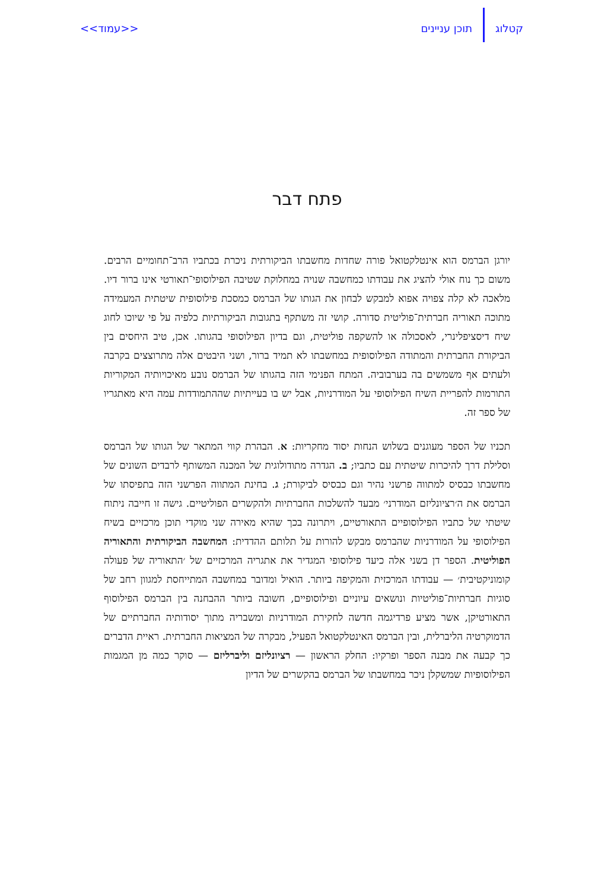קטלוג תוכן עניינים <<עמוד>>
פתח דבר
יורגן הברמס הוא אינטלקטואל פורה שחדות מחשבתו הביקורתית ניכרת בכתביו הרב־תחומיים הרבים. משום כך נוח אולי להציג את עבודתו כמחשבה שנויה במחלוקת שטיבה הפילוסופי־תאורטי אינו ברור דיו. מלאכה לא קלה צפויה אפוא למבקש לבחון את הגותו של הברמס כמסכת פילוסופית שיטתית המעמידה מתוכה תאוריה חברתית־פוליטית סדורה. קושי זה משתקף בתגובות הביקורתיות כלפיה על פי שיוכו לחוג שיח דיסציפלינרי, לאסכולה או להשקפה פוליטית, וגם בדיון הפילוסופי בהגותו. אכן, טיב היחסים בין הביקורת החברתית והמתודה הפילוסופית במחשבתו לא תמיד ברור, ושני היבטים אלה מתרוצצים בקרבה ולעתים אף משמשים בה בערבוביה. המתח הפנימי הזה בהגותו של הברמס נובע מאיכויותיה המקוריות התורמות להפריית השיח הפילוסופי על המודרניות, אבל יש בו בעייתיות שההתמודדות עמה היא מאתגריו של ספר זה.
תכניו של הספר מעוגנים בשלוש הנחות יסוד מחקריות: א. הבהרת קווי המתאר של הגותו של הברמס וסלילת דרך להיכרות שיטתית עם כתביו; ב. הגדרה מתודולוגית של המכנה המשותף לרבדים השונים של מחשבתו כבסיס למתווה פרשני נהיר וגם כבסיס לביקורת; ג. בחינת המתווה הפרשני הזה בתפיסתו של הברמס את ה׳רציונליזם המודרני׳ מבעד להשלכות החברתיות ולהקשרים הפוליטיים. גישה זו חייבה ניתוח שיטתי של כתביו הפילוסופיים התאורטיים, ויתרונה בכך שהיא מאירה שני מוקדי תוכן מרכזיים בשיח הפילוסופי על המודרניות שהברמס מבקש להורות על תלותם ההדדית: המחשבה הביקורתית והתאוריה הפוליטית. הספר דן בשני אלה כיעד פילוסופי המגדיר את אתגריה המרכזיים של ׳התאוריה של פעולה קומוניקטיבית׳ — עבודתו המרכזית והמקיפה ביותר. הואיל ומדובר במחשבה המתייחסת למגוון רחב של סוגיות חברתיות־פוליטיות ונושאים עיוניים ופילוסופיים, חשובה ביותר ההבחנה בין הברמס הפילוסוף התאורטיקן, אשר מציע פרדיגמה חדשה לחקירת המודרניות ומשבריה מתוך יסודותיה החברתיים של הדמוקרטיה הליברלית, ובין הברמס האינטלקטואל הפעיל, מבקרה של המציאות החברתית. ראיית הדברים כך קבעה את מבנה הספר ופרקיו: החלק הראשון — רציונליזם וליברליזם — סוקר כמה מן המגמות הפילוסופיות שמשקלן ניכר במחשבתו של הברמס בהקשרים של הדיון